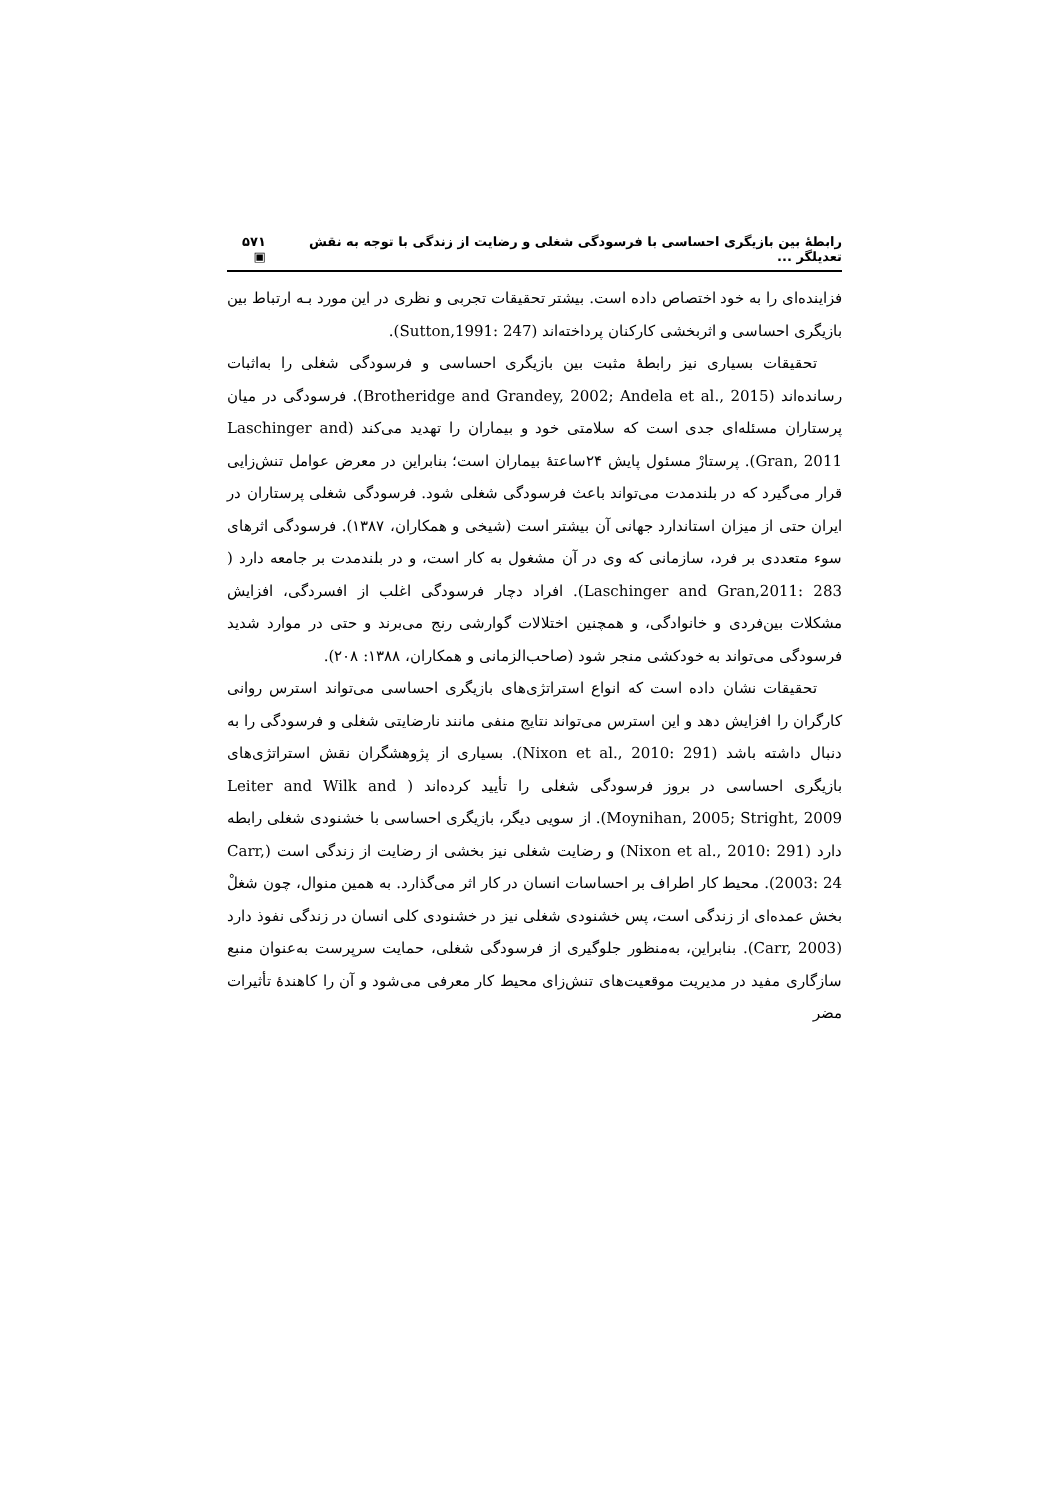رابطۀ بین بازیگری احساسی با فرسودگی شغلی و رضایت از زندگی با توجه به نقش تعدیلگر ... ۵۷۱ ▣
فزاینده‌ای را به خود اختصاص داده است. بیشتر تحقیقات تجربی و نظری در این مورد بـه ارتباط بین بازیگری احساسی و اثربخشی کارکنان پرداخته‌اند (Sutton,1991: 247).
تحقیقات بسیاری نیز رابطۀ مثبت بین بازیگری احساسی و فرسودگی شغلی را به‌اثبات رسانده‌اند (Brotheridge and Grandey, 2002; Andela et al., 2015). فرسودگی در میان پرستاران مسئله‌ای جدی است که سلامتی خود و بیماران را تهدید می‌کند (Laschinger and Gran, 2011). پرستارْ مسئول پایش ۲۴ساعتۀ بیماران است؛ بنابراین در معرض عوامل تنش‌زایی قرار می‌گیرد که در بلندمدت می‌تواند باعث فرسودگی شغلی شود. فرسودگی شغلی پرستاران در ایران حتی از میزان استاندارد جهانی آن بیشتر است (شیخی و همکاران، ۱۳۸۷). فرسودگی اثرهای سوء متعددی بر فرد، سازمانی که وی در آن مشغول به کار است، و در بلندمدت بر جامعه دارد ( Laschinger and Gran,2011: 283). افراد دچار فرسودگی اغلب از افسردگی، افزایش مشکلات بین‌فردی و خانوادگی، و همچنین اختلالات گوارشی رنج می‌برند و حتی در موارد شدید فرسودگی می‌تواند به خودکشی منجر شود (صاحب‌الزمانی و همکاران، ۱۳۸۸: ۲۰۸).
تحقیقات نشان داده است که انواع استراتژی‌های بازیگری احساسی می‌تواند استرس روانی کارگران را افزایش دهد و این استرس می‌تواند نتایج منفی مانند نارضایتی شغلی و فرسودگی را به دنبال داشته باشد (Nixon et al., 2010: 291). بسیاری از پژوهشگران نقش استراتژی‌های بازیگری احساسی در بروز فرسودگی شغلی را تأیید کرده‌اند ( Leiter and Wilk and Moynihan, 2005; Stright, 2009). از سویی دیگر، بازیگری احساسی با خشنودی شغلی رابطه دارد (Nixon et al., 2010: 291) و رضایت شغلی نیز بخشی از رضایت از زندگی است (Carr, 2003: 24). محیط کار اطراف بر احساسات انسان در کار اثر می‌گذارد. به همین منوال، چون شغلْ بخش عمده‌ای از زندگی است، پس خشنودی شغلی نیز در خشنودی کلی انسان در زندگی نفوذ دارد (Carr, 2003). بنابراین، به‌منظور جلوگیری از فرسودگی شغلی، حمایت سرپرست به‌عنوان منبع سازگاری مفید در مدیریت موقعیت‌های تنش‌زای محیط کار معرفی می‌شود و آن را کاهندۀ تأثیرات مضر